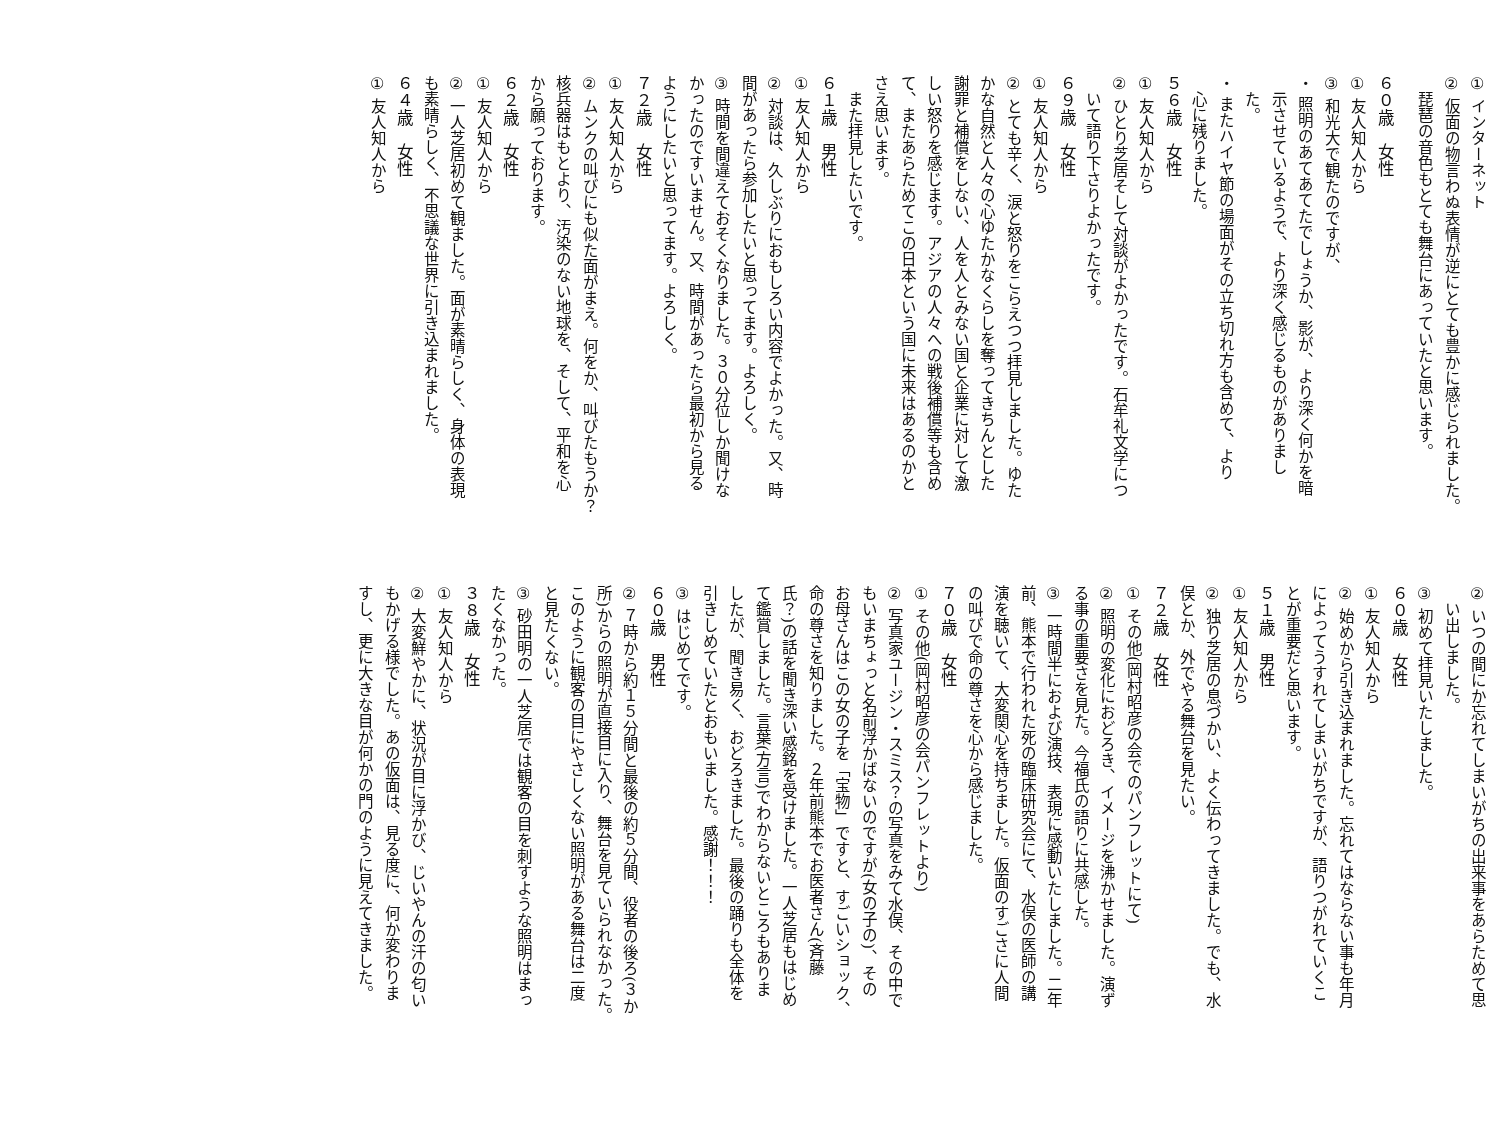① インターネット
② 仮面の物言わぬ表情が逆にとても豊かに感じられました。
　琵琶の音色もとても舞台にあっていたと思います。
６０歳　女性
① 友人知人から
③ 和光大で観たのですが、
・ 照明のあてあてたでしょうか、影が、より深く何かを暗
　示させているようで、より深く感じるものがありまし
　た。
・ またハイヤ節の場面がその立ち切れ方も含めて、より
　心に残りました。
５６歳　女性
① 友人知人から
② ひとり芝居そして対談がよかったです。石牟礼文学につ
　いて語り下さりよかったです。
６９歳　女性
① 友人知人から
② とても辛く、涙と怒りをこらえつつ拝見しました。ゆた
かな自然と人々の心ゆたかなくらしを奪ってきちんとした
謝罪と補償をしない、人を人とみない国と企業に対して激
しい怒りを感じます。アジアの人々への戦後補償等も含め
て、またあらためてこの日本という国に未来はあるのかと
さえ思います。
　また拝見したいです。
６１歳　男性
① 友人知人から
② 対談は、久しぶりにおもしろい内容でよかった。又、時
間があったら参加したいと思ってます。よろしく。
③ 時間を間違えておそくなりました。３０分位しか聞けな
かったのですいません。又、時間があったら最初から見る
ようにしたいと思ってます。よろしく。
７２歳　女性
① 友人知人から
② ムンクの叫びにも似た面がまえ。何をか、叫びたもうか？
核兵器はもとより、汚染のない地球を、そして、平和を心
から願っております。
６２歳　女性
① 友人知人から
② 一人芝居初めて観ました。面が素晴らしく、身体の表現
も素晴らしく、不思議な世界に引き込まれました。
６４歳　女性
① 友人知人から
② いつの間にか忘れてしまいがちの出来事をあらためて思
　い出しました。
③ 初めて拝見いたしました。
６０歳　女性
① 友人知人から
② 始めから引き込まれました。忘れてはならない事も年月
によってうすれてしまいがちですが、語りつがれていくこ
とが重要だと思います。
５１歳　男性
① 友人知人から
② 独り芝居の息づかい、よく伝わってきました。でも、水
俣とか、外でやる舞台を見たい。
７２歳　女性
① その他(岡村昭彦の会でのパンフレットにて)
② 照明の変化におどろき、イメージを沸かせました。演ず
る事の重要さを見た。今福氏の語りに共感した。
③ 一時間半におよび演技、表現に感動いたしました。二年
前、熊本で行われた死の臨床研究会にて、水俣の医師の講
演を聴いて、大変関心を持ちました。仮面のすごさに人間
の叫びで命の尊さを心から感じました。
７０歳　女性
① その他(岡村昭彦の会パンフレットより)
② 写真家ユージン・スミス？の写真をみて水俣、その中で
もいまちょっと名前浮かばないのですが(女の子の)、その
お母さんはこの女の子を「宝物」ですと、すごいショック、
命の尊さを知りました。２年前熊本でお医者さん(斉藤
氏？)の話を聞き深い感銘を受けました。一人芝居もはじめ
て鑑賞しました。言葉(方言)でわからないところもありま
したが、聞き易く、おどろきました。最後の踊りも全体を
引きしめていたとおもいました。感謝！！！
③ はじめてです。
６０歳　男性
② ７時から約１５分間と最後の約５分間、役者の後ろ(３か
所)からの照明が直接目に入り、舞台を見ていられなかった。
このように観客の目にやさしくない照明がある舞台は二度
と見たくない。
③ 砂田明の一人芝居では観客の目を刺すような照明はまっ
たくなかった。
３８歳　女性
① 友人知人から
② 大変鮮やかに、状況が目に浮かび、じいやんの汗の匂い
もかげる様でした。あの仮面は、見る度に、何か変わりま
すし、更に大きな目が何かの門のように見えてきました。